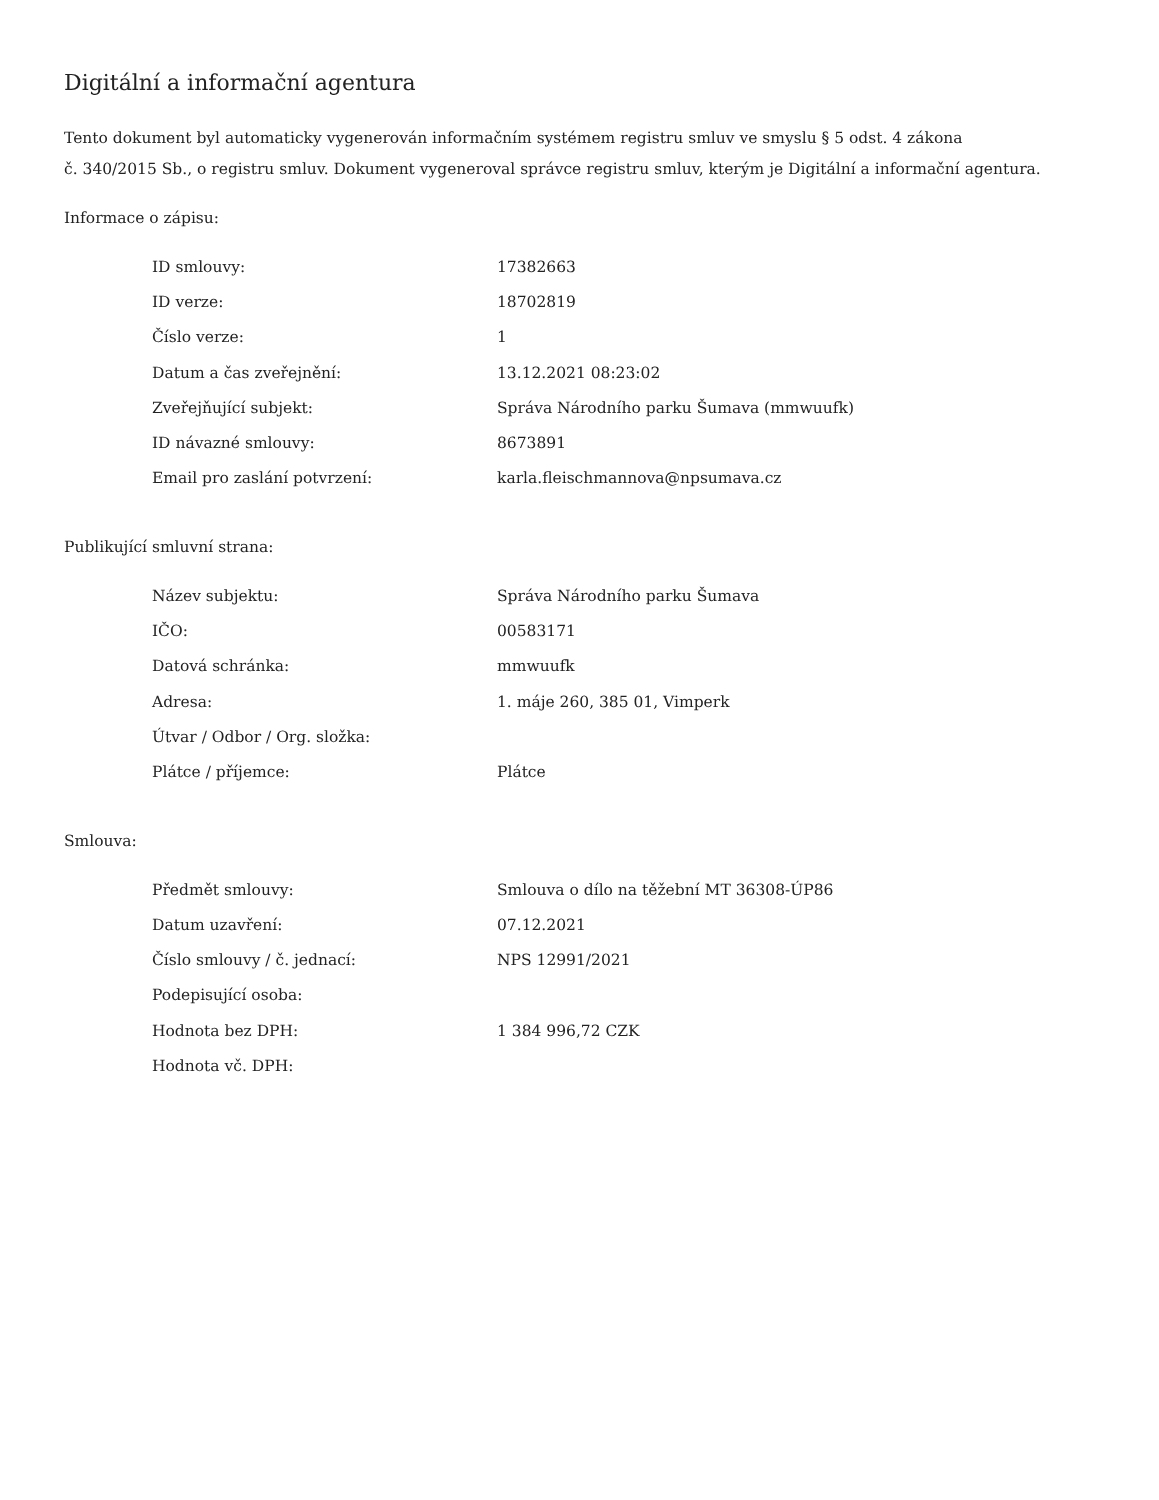Digitální a informační agentura
Tento dokument byl automaticky vygenerován informačním systémem registru smluv ve smyslu § 5 odst. 4 zákona
č. 340/2015 Sb., o registru smluv. Dokument vygeneroval správce registru smluv, kterým je Digitální a informační agentura.
Informace o zápisu:
| ID smlouvy: | 17382663 |
| ID verze: | 18702819 |
| Číslo verze: | 1 |
| Datum a čas zveřejnění: | 13.12.2021 08:23:02 |
| Zveřejňující subjekt: | Správa Národního parku Šumava (mmwuufk) |
| ID návazné smlouvy: | 8673891 |
| Email pro zaslání potvrzení: | karla.fleischmannova@npsumava.cz |
Publikující smluvní strana:
| Název subjektu: | Správa Národního parku Šumava |
| IČO: | 00583171 |
| Datová schránka: | mmwuufk |
| Adresa: | 1. máje 260, 385 01, Vimperk |
| Útvar / Odbor / Org. složka: | |
| Plátce / příjemce: | Plátce |
Smlouva:
| Předmět smlouvy: | Smlouva o dílo na těžební MT 36308-ÚP86 |
| Datum uzavření: | 07.12.2021 |
| Číslo smlouvy / č. jednací: | NPS 12991/2021 |
| Podepisující osoba: | |
| Hodnota bez DPH: | 1 384 996,72 CZK |
| Hodnota vč. DPH: | |